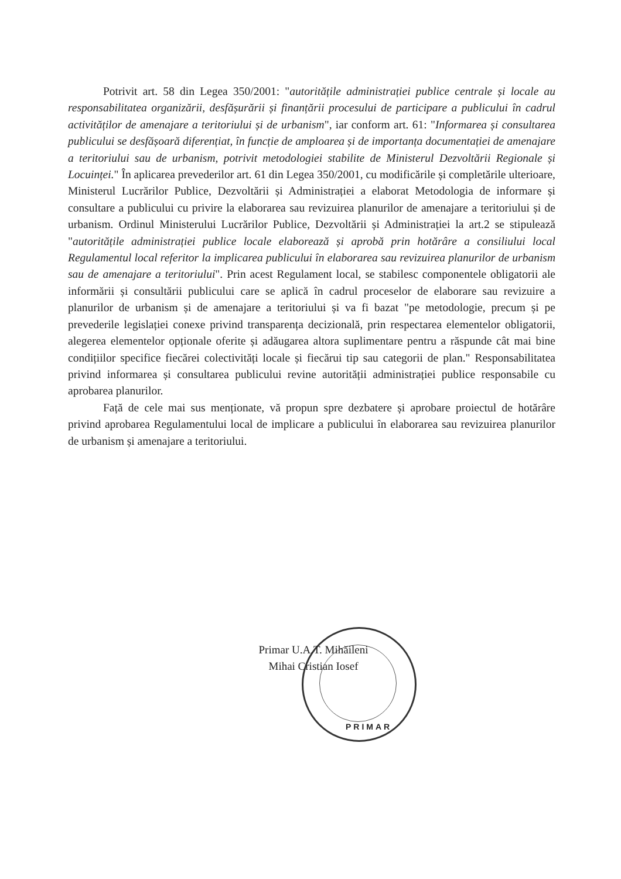Potrivit art. 58 din Legea 350/2001: "autoritățile administrației publice centrale și locale au responsabilitatea organizării, desfășurării și finanțării procesului de participare a publicului în cadrul activităților de amenajare a teritoriului și de urbanism", iar conform art. 61: "Informarea și consultarea publicului se desfășoară diferențiat, în funcție de amploarea și de importanța documentației de amenajare a teritoriului sau de urbanism, potrivit metodologiei stabilite de Ministerul Dezvoltării Regionale și Locuinței." În aplicarea prevederilor art. 61 din Legea 350/2001, cu modificările și completările ulterioare, Ministerul Lucrărilor Publice, Dezvoltării și Administrației a elaborat Metodologia de informare și consultare a publicului cu privire la elaborarea sau revizuirea planurilor de amenajare a teritoriului și de urbanism. Ordinul Ministerului Lucrărilor Publice, Dezvoltării și Administrației la art.2 se stipulează "autoritățile administrației publice locale elaborează și aprobă prin hotărâre a consiliului local Regulamentul local referitor la implicarea publicului în elaborarea sau revizuirea planurilor de urbanism sau de amenajare a teritoriului". Prin acest Regulament local, se stabilesc componentele obligatorii ale informării și consultării publicului care se aplică în cadrul proceselor de elaborare sau revizuire a planurilor de urbanism și de amenajare a teritoriului și va fi bazat "pe metodologie, precum și pe prevederile legislației conexe privind transparența decizională, prin respectarea elementelor obligatorii, alegerea elementelor opționale oferite și adăugarea altora suplimentare pentru a răspunde cât mai bine condițiilor specifice fiecărei colectivități locale și fiecărui tip sau categorii de plan." Responsabilitatea privind informarea și consultarea publicului revine autorității administrației publice responsabile cu aprobarea planurilor.
Față de cele mai sus menționate, vă propun spre dezbatere și aprobare proiectul de hotărâre privind aprobarea Regulamentului local de implicare a publicului în elaborarea sau revizuirea planurilor de urbanism și amenajare a teritoriului.
Primar U.A.T. Mihăileni
Mihai Cristian Iosef
PRIMAR